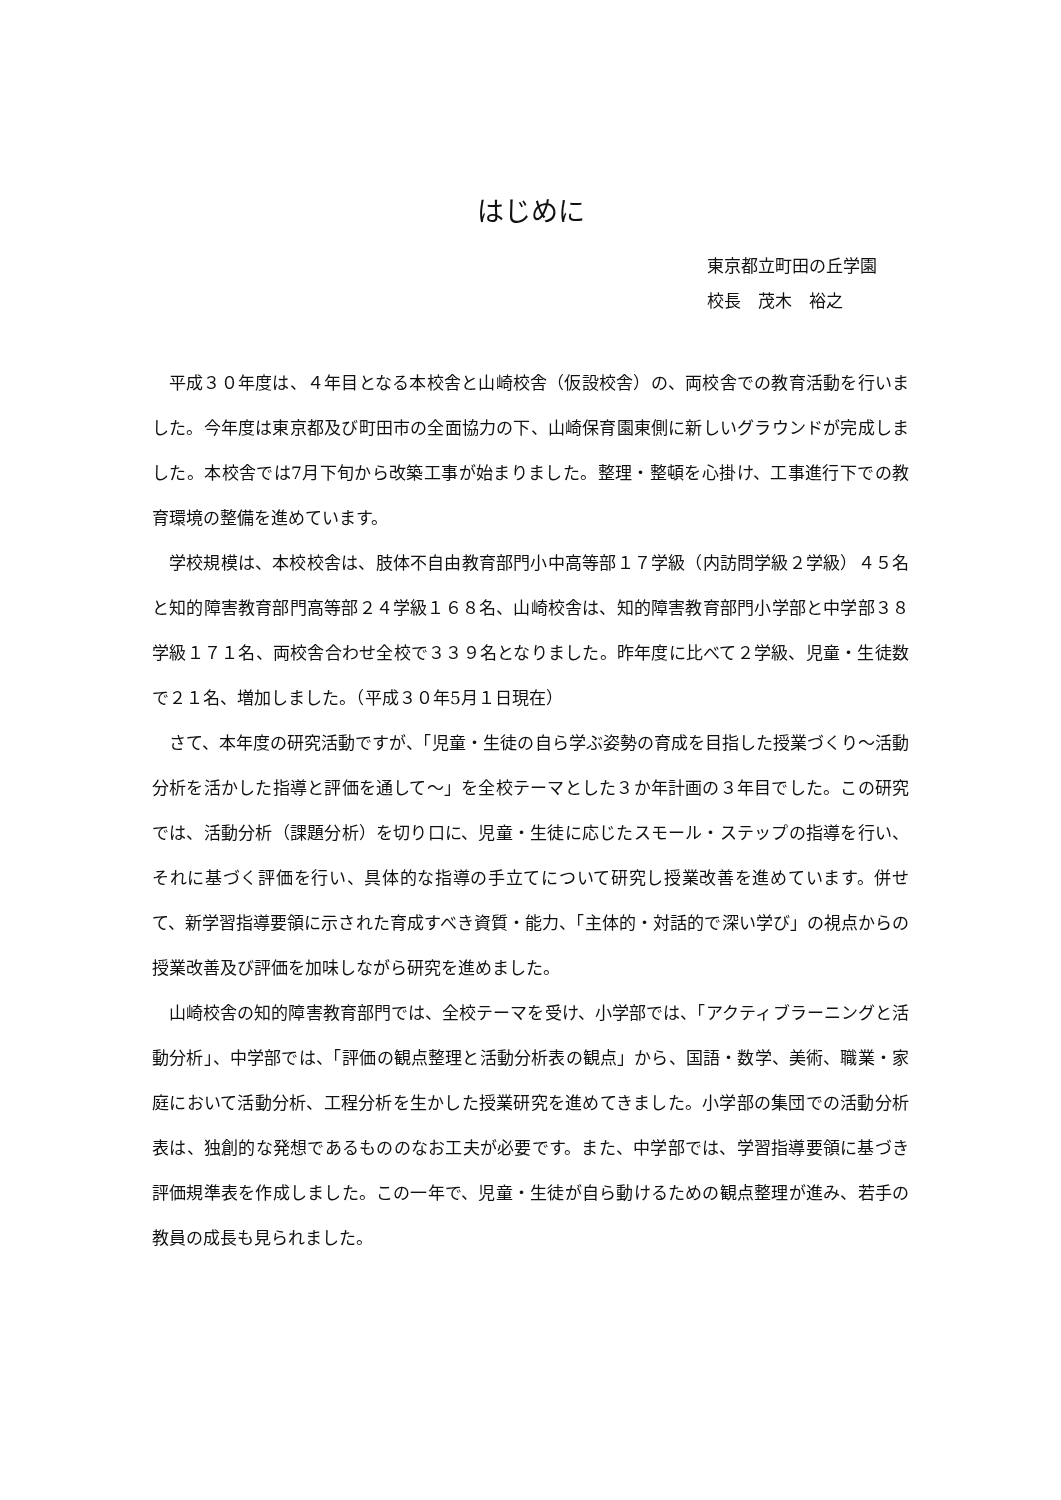はじめに
東京都立町田の丘学園
校長　茂木　裕之
平成３０年度は、４年目となる本校舎と山崎校舎（仮設校舎）の、両校舎での教育活動を行いました。今年度は東京都及び町田市の全面協力の下、山崎保育園東側に新しいグラウンドが完成しました。本校舎では7月下旬から改築工事が始まりました。整理・整頓を心掛け、工事進行下での教育環境の整備を進めています。
学校規模は、本校校舎は、肢体不自由教育部門小中高等部１７学級（内訪問学級２学級）４５名と知的障害教育部門高等部２４学級１６８名、山崎校舎は、知的障害教育部門小学部と中学部３８学級１７１名、両校舎合わせ全校で３３９名となりました。昨年度に比べて２学級、児童・生徒数で２１名、増加しました。（平成３０年5月１日現在）
さて、本年度の研究活動ですが、「児童・生徒の自ら学ぶ姿勢の育成を目指した授業づくり～活動分析を活かした指導と評価を通して～」を全校テーマとした３か年計画の３年目でした。この研究では、活動分析（課題分析）を切り口に、児童・生徒に応じたスモール・ステップの指導を行い、それに基づく評価を行い、具体的な指導の手立てについて研究し授業改善を進めています。併せて、新学習指導要領に示された育成すべき資質・能力、「主体的・対話的で深い学び」の視点からの授業改善及び評価を加味しながら研究を進めました。
山崎校舎の知的障害教育部門では、全校テーマを受け、小学部では、「アクティブラーニングと活動分析」、中学部では、「評価の観点整理と活動分析表の観点」から、国語・数学、美術、職業・家庭において活動分析、工程分析を生かした授業研究を進めてきました。小学部の集団での活動分析表は、独創的な発想であるもののなお工夫が必要です。また、中学部では、学習指導要領に基づき評価規準表を作成しました。この一年で、児童・生徒が自ら動けるための観点整理が進み、若手の教員の成長も見られました。